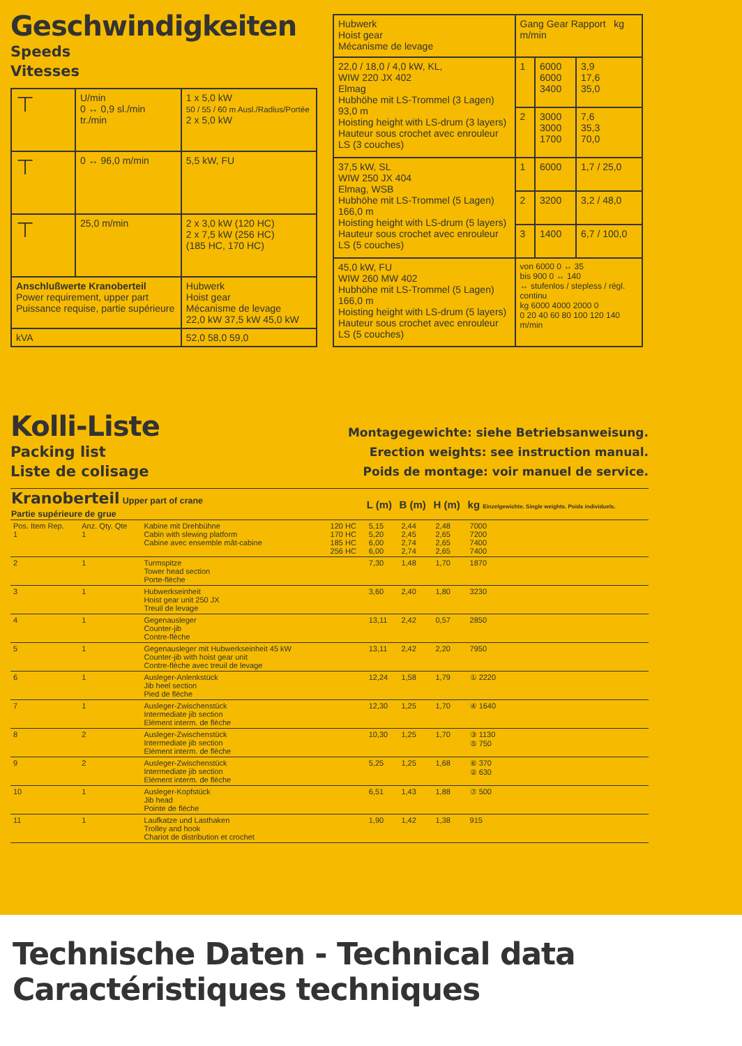Geschwindigkeiten
Speeds
Vitesses
| ⊤ | U/min 0 ↔ 0,9 sl./min tr./min | 1 x 5,0 kW 50 / 55 / 60 m Ausl./Radius/Portée 2 x 5,0 kW |
| ⊤ | 0 ↔ 96,0 m/min | 5,5 kW, FU |
| ⊤ | 25,0 m/min | 2 x 3,0 kW (120 HC) 2 x 7,5 kW (256 HC) (185 HC, 170 HC) |
| Anschlußwerte Kranoberteil Power requirement, upper part Puissance requise, partie supérieure | | Hubwerk Hoist gear Mécanisme de levage 22,0 kW 37,5 kW 45,0 kW |
| kVA | | 52,0 58,0 59,0 |
| Hubwerk Hoist gear Mécanisme de levage | Gang Gear Rapport kg m/min | | |
| --- | --- | --- | --- |
| 22,0 / 18,0 / 4,0 kW, KL, WIW 220 JX 402 Elmag Hubhöhe mit LS-Trommel (3 Lagen) 93,0 m Hoisting height with LS-drum (3 layers) Hauteur sous crochet avec enrouleur LS (3 couches) | 1 | 6000 6000 3400 | 3,9 17,6 35,0 |
| | 2 | 3000 3000 1700 | 7,6 35,3 70,0 |
| 37,5 kW, SL WIW 250 JX 404 Elmag, WSB Hubhöhe mit LS-Trommel (5 Lagen) 166,0 m Hoisting height with LS-drum (5 layers) Hauteur sous crochet avec enrouleur LS (5 couches) | 1 | 6000 | 1,7 / 25,0 |
| | 2 | 3200 | 3,2 / 48,0 |
| | 3 | 1400 | 6,7 / 100,0 |
| 45,0 kW, FU WIW 260 MW 402 Hubhöhe mit LS-Trommel (5 Lagen) 166,0 m Hoisting height with LS-drum (5 layers) Hauteur sous crochet avec enrouleur LS (5 couches) | von 6000 0 ↔ 35 bis 900 0 ↔ 140 ↔ stufenlos / stepless / régl. continu kg 6000 4000 2000 0 0 20 40 60 80 100 120 140 m/min | | |
Kolli-Liste
Packing list
Liste de colisage
Montagegewichte: siehe Betriebsanweisung.
Erection weights: see instruction manual.
Poids de montage: voir manuel de service.
| Kranoberteil Upper part of crane Partie supérieure de grue | | | | L (m) | B (m) | H (m) | kg Einzelgewichte. Single weights. Poids individuels. |
| --- | --- | --- | --- | --- | --- | --- | --- |
| Pos. Item Rep. 1 | Anz. Qty. Qte 1 | Kabine mit Drehbühne Cabin with slewing platform Cabine avec ensemble mât-cabine | 120 HC 170 HC 185 HC 256 HC | 5,15 5,20 6,00 6,00 | 2,44 2,45 2,74 2,74 | 2,48 2,65 2,65 2,65 | 7000 7200 7400 7400 |
| 2 | 1 | Turmspitze Tower head section Porte-flèche | | 7,30 | 1,48 | 1,70 | 1870 |
| 3 | 1 | Hubwerkseinheit Hoist gear unit 250 JX Treuil de levage | | 3,60 | 2,40 | 1,80 | 3230 |
| 4 | 1 | Gegenausleger Counter-jib Contre-flèche | | 13,11 | 2,42 | 0,57 | 2850 |
| 5 | 1 | Gegenausleger mit Hubwerkseinheit 45 kW Counter-jib with hoist gear unit Contre-flèche avec treuil de levage | | 13,11 | 2,42 | 2,20 | 7950 |
| 6 | 1 | Ausleger-Anlenkstück Jib heel section Pied de flèche | | 12,24 | 1,58 | 1,79 | ① 2220 |
| 7 | 1 | Ausleger-Zwischenstück Intermediate jib section Elément interm. de flèche | | 12,30 | 1,25 | 1,70 | ④ 1640 |
| 8 | 2 | Ausleger-Zwischenstück Intermediate jib section Elément interm. de flèche | | 10,30 | 1,25 | 1,70 | ③ 1130 ⑤ 750 |
| 9 | 2 | Ausleger-Zwischenstück Intermediate jib section Elément interm. de flèche | | 5,25 | 1,25 | 1,68 | ⑥ 370 ② 630 |
| 10 | 1 | Ausleger-Kopfstück Jib head Pointe de flèche | | 6,51 | 1,43 | 1,88 | ⑦ 500 |
| 11 | 1 | Laufkatze und Lasthaken Trolley and hook Chariot de distribution et crochet | | 1,90 | 1,42 | 1,38 | 915 |
Technische Daten - Technical data
Caractéristiques techniques